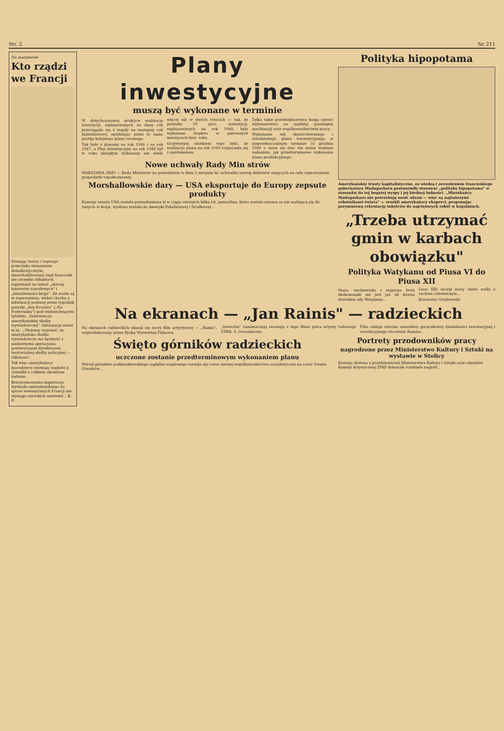Str. 2 Nr 211
Na marginesie
Kto rządzi we Francji
Stosując terror i represje przeciwko elementom demokratycznym, zmarshallizowany rząd francuski nie szczędzi obłudnych zapewnień na temat „obrony interesów narodowych" i „niezależności kraju". Ile warte są te zapewnienia, widać choćby z informacji podanej przez tygodnik paryski „Aux Ecoutes" („Na Posterunku") pod wielomówiącym tytułem: „Interwencja amerykańskiej służby wywiadowczej". Informacja mówi m.in.: „Możemy wyjaśnić, że amerykańska służba wywiadowcza ma łączność z niedawnymi operacjami, powierzonymi dyrektorowi terytorialnej służby policyjnej — Gibotowi".
Tak więc amerykańscy mocodawcy stawiają rządowi p. Queuille'a całkiem określone żądanie...
Bezceremonialna ingerencja wywiadu amerykańskiego do spraw wewnętrznych Francji nie wymaga szerokich omówień... B. D.
Plany inwestycyjne
muszą być wykonane w terminie
W dotychczasowej praktyce realizacja inwestycji, zaplanowanych na dany rok przeciągała się z reguły na następny rok kalendarzowy, opóźniając przez to samo postęp kolejnego planu rocznego.
Tak było z planami na rok 1946 i na rok 1947, a Plan Inwestycyjny na rok 1948 był w roku ubiegłym wykonany nie wiele więcej niż w dwóch trzecich — tak, że przeszło 30 proc. inwestycji, zaplanowanych na rok 1948, było wykonane dopiero w pierwszych miesiącach bież. roku.
Oczywistym skutkiem tego było, że realizacja planu na rok 1949 rozpoczęła się z opóźnieniem.
Tylko takie przedsiębiorstwa mogą oprzeć wykonawstwo na najdalej posuniętej machinacji oraz współzawodnictwie pracy...
Wykonanie tak skontrolowanego i urealnionego planu inwestycyjnego w nieprzekraczalnym terminie 31 grudnia 1949 r. musi się stać nie mniej ważnym zadaniem, jak przedterminowe wykonanie planu produkcyjnego.
Nowe uchwały Rady Min strów
WARSZAWA (PAP) — Rada Ministrów na posiedzeniu w dniu 2 sierpnia br. uchwaliła szereg dekretów mających na celu usprawnienie gospodarki uspołecznionej.
Morshallowskie dary — USA eksportuje do Europy zepsute produkty
Komisja senatu USA została powiadomiona iż w ciągu ostatnich kilku lat, penicylina, która została uznana za nie nadającą się do zużycia w kraju, wysłana została do Ameryki Południowej i Środkowej...
Polityka hipopotama
Amerykańskie trusty kapitalistyczne, za wiedzą i zezwoleniem francuskiego gubernatora Madagaskaru postanowiły stosować „politykę hipopotama" w stosunku do tej bogatej wyspy i jej biednej ludności. „Mieszkańcy Madagaskaru nie potrzebują nosić ubrań — więc są najtańszymi robotnikami świata" — orzekli amerykańscy eksperci, proponując przymusową rekrutację tubylców do najcięższych robót w kopalniach.
„Trzeba utrzymać gmin w karbach obowiązku"
Polityka Watykanu od Piusa VI do Piusa XII
Stara, zardzewiała i stępiona broń ekskomuniki nie jest już od dawna dowodem siły Watykanu...
Leon XIII zaczął nowy okres walki z ruchem robotniczym...
Konstanty Grzybowski.
Na ekranach — „Jan Rainis" — radzieckich
Na ekranach radzieckich ukazał się nowy film artystyczny — „Rainis", wyprodukowany przez Ryską Wytwórnię Filmową.
„Izwiestia" zamieszczają recenzję z tego filmu pióra artysty ludowego ZSRR, S. Gerasimowa.
Film oddaje wiernie atmosferę gorączkowej działalności rewolucyjnej i rewolucyjnego otoczenia Rainisa.
Święto górników radzieckich
uczczone zostanie przedterminowym wykonaniem planu
Wśród górników podmoskiewskiego zagłębia węglowego rozwija się coraz szerzej współzawodnictwo socjalistyczne na cześć Święta Górników...
Portrety przodowników pracy
nagrodzone przez Ministerstwo Kultury i Sztuki na wystawie w Stolicy
Komisja złożona z przedstawicieli Ministerstwa Kultury i Sztuki oraz członków Komisji Artystycznej ZPAP dokonała rozdziału nagród...